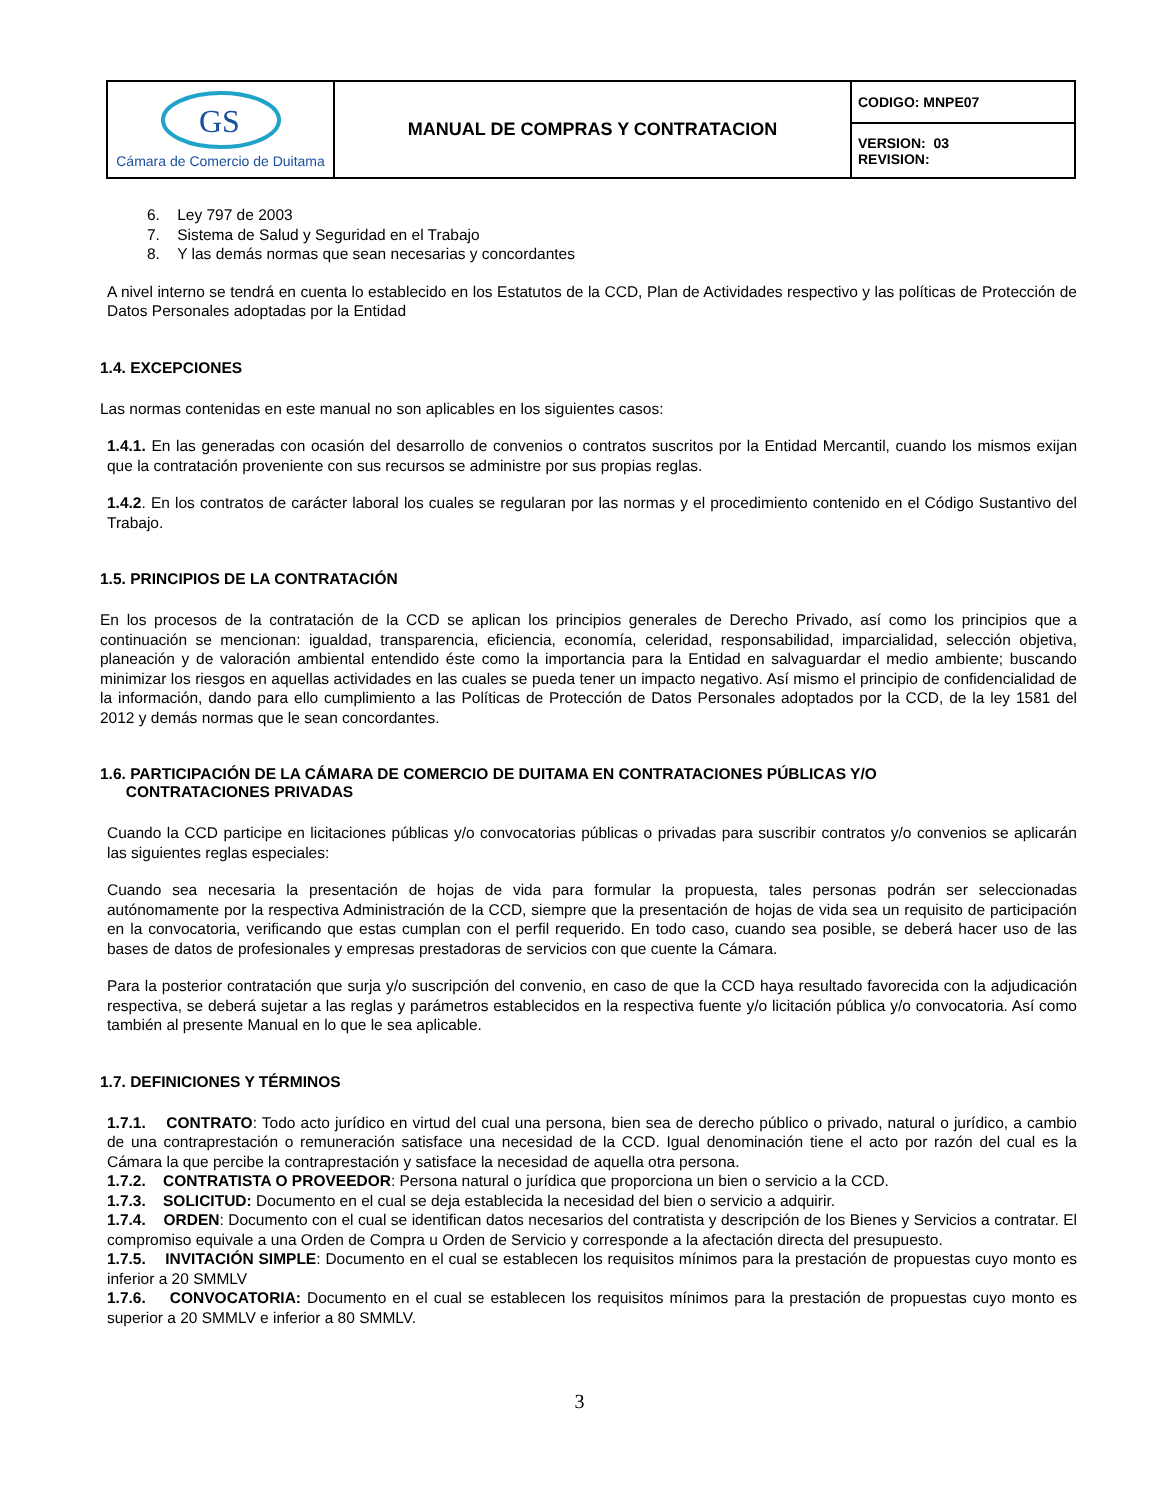| GS Cámara de Comercio de Duitama | MANUAL DE COMPRAS Y CONTRATACION | CODIGO: MNPE07 |
| | | VERSION: 03 REVISION: |
6. Ley 797 de 2003
7. Sistema de Salud y Seguridad en el Trabajo
8. Y las demás normas que sean necesarias y concordantes
A nivel interno se tendrá en cuenta lo establecido en los Estatutos de la CCD, Plan de Actividades respectivo y las políticas de Protección de Datos Personales adoptadas por la Entidad
1.4. EXCEPCIONES
Las normas contenidas en este manual no son aplicables en los siguientes casos:
1.4.1. En las generadas con ocasión del desarrollo de convenios o contratos suscritos por la Entidad Mercantil, cuando los mismos exijan que la contratación proveniente con sus recursos se administre por sus propias reglas.
1.4.2. En los contratos de carácter laboral los cuales se regularan por las normas y el procedimiento contenido en el Código Sustantivo del Trabajo.
1.5. PRINCIPIOS DE LA CONTRATACIÓN
En los procesos de la contratación de la CCD se aplican los principios generales de Derecho Privado, así como los principios que a continuación se mencionan: igualdad, transparencia, eficiencia, economía, celeridad, responsabilidad, imparcialidad, selección objetiva, planeación y de valoración ambiental entendido éste como la importancia para la Entidad en salvaguardar el medio ambiente; buscando minimizar los riesgos en aquellas actividades en las cuales se pueda tener un impacto negativo. Así mismo el principio de confidencialidad de la información, dando para ello cumplimiento a las Políticas de Protección de Datos Personales adoptados por la CCD, de la ley 1581 del 2012 y demás normas que le sean concordantes.
1.6. PARTICIPACIÓN DE LA CÁMARA DE COMERCIO DE DUITAMA EN CONTRATACIONES PÚBLICAS Y/O
CONTRATACIONES PRIVADAS
Cuando la CCD participe en licitaciones públicas y/o convocatorias públicas o privadas para suscribir contratos y/o convenios se aplicarán las siguientes reglas especiales:
Cuando sea necesaria la presentación de hojas de vida para formular la propuesta, tales personas podrán ser seleccionadas autónomamente por la respectiva Administración de la CCD, siempre que la presentación de hojas de vida sea un requisito de participación en la convocatoria, verificando que estas cumplan con el perfil requerido. En todo caso, cuando sea posible, se deberá hacer uso de las bases de datos de profesionales y empresas prestadoras de servicios con que cuente la Cámara.
Para la posterior contratación que surja y/o suscripción del convenio, en caso de que la CCD haya resultado favorecida con la adjudicación respectiva, se deberá sujetar a las reglas y parámetros establecidos en la respectiva fuente y/o licitación pública y/o convocatoria. Así como también al presente Manual en lo que le sea aplicable.
1.7. DEFINICIONES Y TÉRMINOS
1.7.1. CONTRATO: Todo acto jurídico en virtud del cual una persona, bien sea de derecho público o privado, natural o jurídico, a cambio de una contraprestación o remuneración satisface una necesidad de la CCD. Igual denominación tiene el acto por razón del cual es la Cámara la que percibe la contraprestación y satisface la necesidad de aquella otra persona.
1.7.2. CONTRATISTA O PROVEEDOR: Persona natural o jurídica que proporciona un bien o servicio a la CCD.
1.7.3. SOLICITUD: Documento en el cual se deja establecida la necesidad del bien o servicio a adquirir.
1.7.4. ORDEN: Documento con el cual se identifican datos necesarios del contratista y descripción de los Bienes y Servicios a contratar. El compromiso equivale a una Orden de Compra u Orden de Servicio y corresponde a la afectación directa del presupuesto.
1.7.5. INVITACIÓN SIMPLE: Documento en el cual se establecen los requisitos mínimos para la prestación de propuestas cuyo monto es inferior a 20 SMMLV
1.7.6. CONVOCATORIA: Documento en el cual se establecen los requisitos mínimos para la prestación de propuestas cuyo monto es superior a 20 SMMLV e inferior a 80 SMMLV.
3